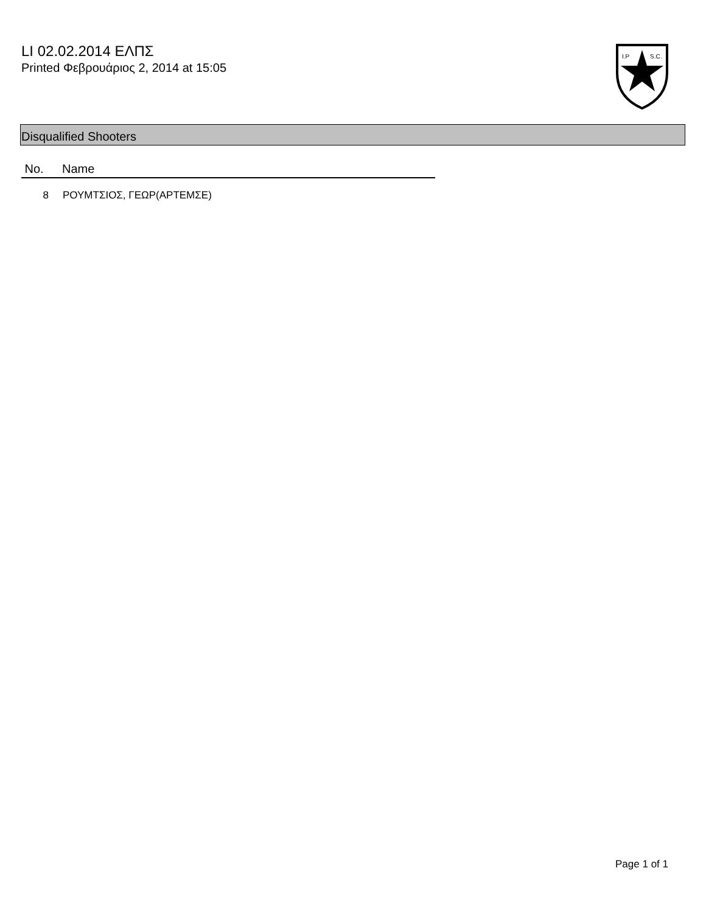LI 02.02.2014 ΕΛΠΣ
Printed Φεβρουάριος 2, 2014 at 15:05
I.P
S.C.
Disqualified Shooters
| No. | Name |
| --- | --- |
| 8 | ΡΟΥΜΤΣΙΟΣ, ΓΕΩΡ(ΑΡΤΕΜΣΕ) |
Page 1 of 1